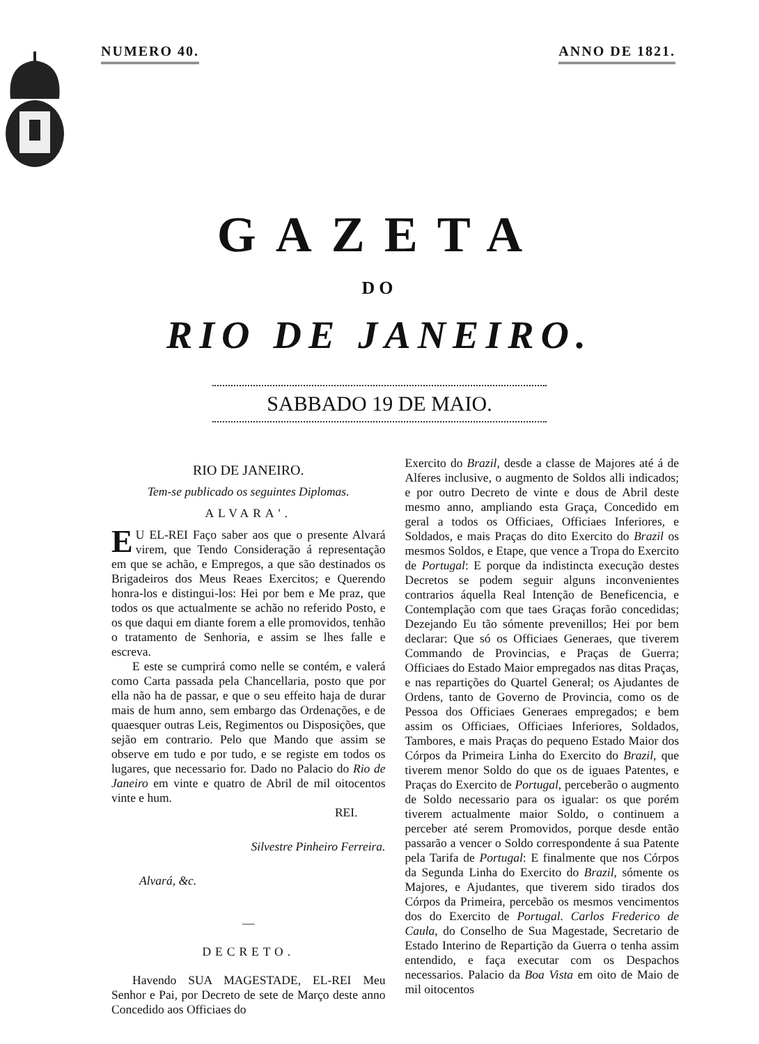NUMERO 40. ANNO DE 1821.
GAZETA
DO
RIO DE JANEIRO.
SABBADO 19 DE MAIO.
RIO DE JANEIRO.
Tem-se publicado os seguintes Diplomas.
ALVARA'.
EU EL-REI Faço saber aos que o presente Alvará virem, que Tendo Consideração á representação em que se achão, e Empregos, a que são destinados os Brigadeiros dos Meus Reaes Exercitos; e Querendo honra-los e distingui-los: Hei por bem e Me praz, que todos os que actualmente se achão no referido Posto, e os que daqui em diante forem a elle promovidos, tenhão o tratamento de Senhoria, e assim se lhes falle e escreva.
E este se cumprirá como nelle se contém, e valerá como Carta passada pela Chancellaria, posto que por ella não ha de passar, e que o seu effeito haja de durar mais de hum anno, sem embargo das Ordenações, e de quaesquer outras Leis, Regimentos ou Disposições, que sejão em contrario. Pelo que Mando que assim se observe em tudo e por tudo, e se registe em todos os lugares, que necessario for. Dado no Palacio do Rio de Janeiro em vinte e quatro de Abril de mil oitocentos vinte e hum.
REI.
Silvestre Pinheiro Ferreira.
Alvará, &c.
—
DECRETO.
Havendo SUA MAGESTADE, EL-REI Meu Senhor e Pai, por Decreto de sete de Março deste anno Concedido aos Officiaes do
Exercito do Brazil, desde a classe de Majores até á de Alferes inclusive, o augmento de Soldos alli indicados; e por outro Decreto de vinte e dous de Abril deste mesmo anno, ampliando esta Graça, Concedido em geral a todos os Officiaes, Officiaes Inferiores, e Soldados, e mais Praças do dito Exercito do Brazil os mesmos Soldos, e Etape, que vence a Tropa do Exercito de Portugal: E porque da indistincta execução destes Decretos se podem seguir alguns inconvenientes contrarios áquella Real Intenção de Beneficencia, e Contemplação com que taes Graças forão concedidas; Dezejando Eu tão sómente prevenillos; Hei por bem declarar: Que só os Officiaes Generaes, que tiverem Commando de Provincias, e Praças de Guerra; Officiaes do Estado Maior empregados nas ditas Praças, e nas repartições do Quartel General; os Ajudantes de Ordens, tanto de Governo de Provincia, como os de Pessoa dos Officiaes Generaes empregados; e bem assim os Officiaes, Officiaes Inferiores, Soldados, Tambores, e mais Praças do pequeno Estado Maior dos Córpos da Primeira Linha do Exercito do Brazil, que tiverem menor Soldo do que os de iguaes Patentes, e Praças do Exercito de Portugal, perceberão o augmento de Soldo necessario para os igualar: os que porém tiverem actualmente maior Soldo, o continuem a perceber até serem Promovidos, porque desde então passarão a vencer o Soldo correspondente á sua Patente pela Tarifa de Portugal: E finalmente que nos Córpos da Segunda Linha do Exercito do Brazil, sómente os Majores, e Ajudantes, que tiverem sido tirados dos Córpos da Primeira, percebão os mesmos vencimentos dos do Exercito de Portugal. Carlos Frederico de Caula, do Conselho de Sua Magestade, Secretario de Estado Interino de Repartição da Guerra o tenha assim entendido, e faça executar com os Despachos necessarios. Palacio da Boa Vista em oito de Maio de mil oitocentos